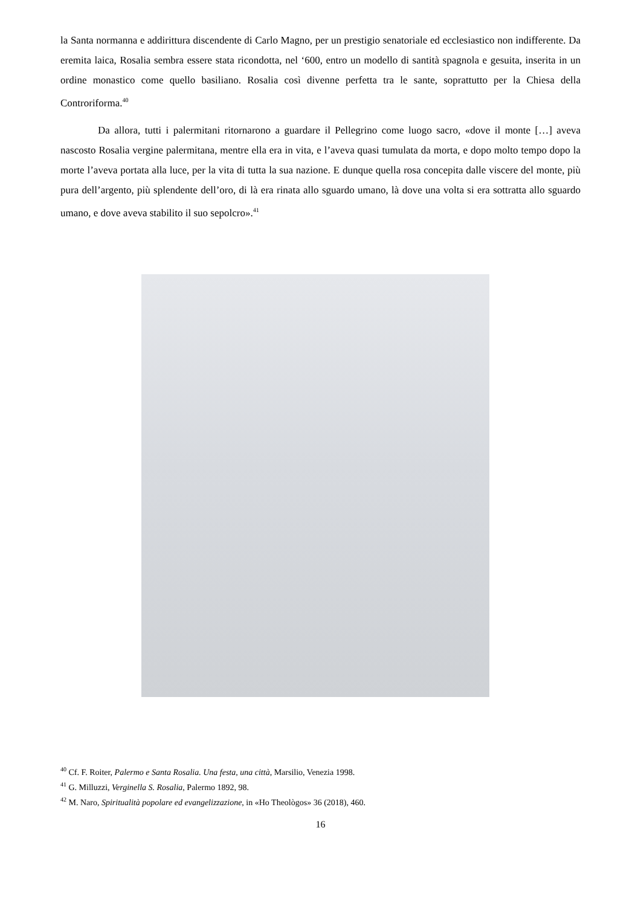la Santa normanna e addirittura discendente di Carlo Magno, per un prestigio senatoriale ed ecclesiastico non indifferente. Da eremita laica, Rosalia sembra essere stata ricondotta, nel ‘600, entro un modello di santità spagnola e gesuita, inserita in un ordine monastico come quello basiliano. Rosalia così divenne perfetta tra le sante, soprattutto per la Chiesa della Controriforma.<sup>40</sup>
Da allora, tutti i palermitani ritornarono a guardare il Pellegrino come luogo sacro, «dove il monte […] aveva nascosto Rosalia vergine palermitana, mentre ella era in vita, e l’aveva quasi tumulata da morta, e dopo molto tempo dopo la morte l’aveva portata alla luce, per la vita di tutta la sua nazione. E dunque quella rosa concepita dalle viscere del monte, più pura dell’argento, più splendente dell’oro, di là era rinata allo sguardo umano, là dove una volta si era sottratta allo sguardo umano, e dove aveva stabilito il suo sepolcro».<sup>41</sup>
<sup>40</sup> Cf. F. Roiter, Palermo e Santa Rosalia. Una festa, una città, Marsilio, Venezia 1998.
<sup>41</sup> G. Milluzzi, Verginella S. Rosalia, Palermo 1892, 98.
<sup>42</sup> M. Naro, Spiritualità popolare ed evangelizzazione, in «Ho Theològos» 36 (2018), 460.
16